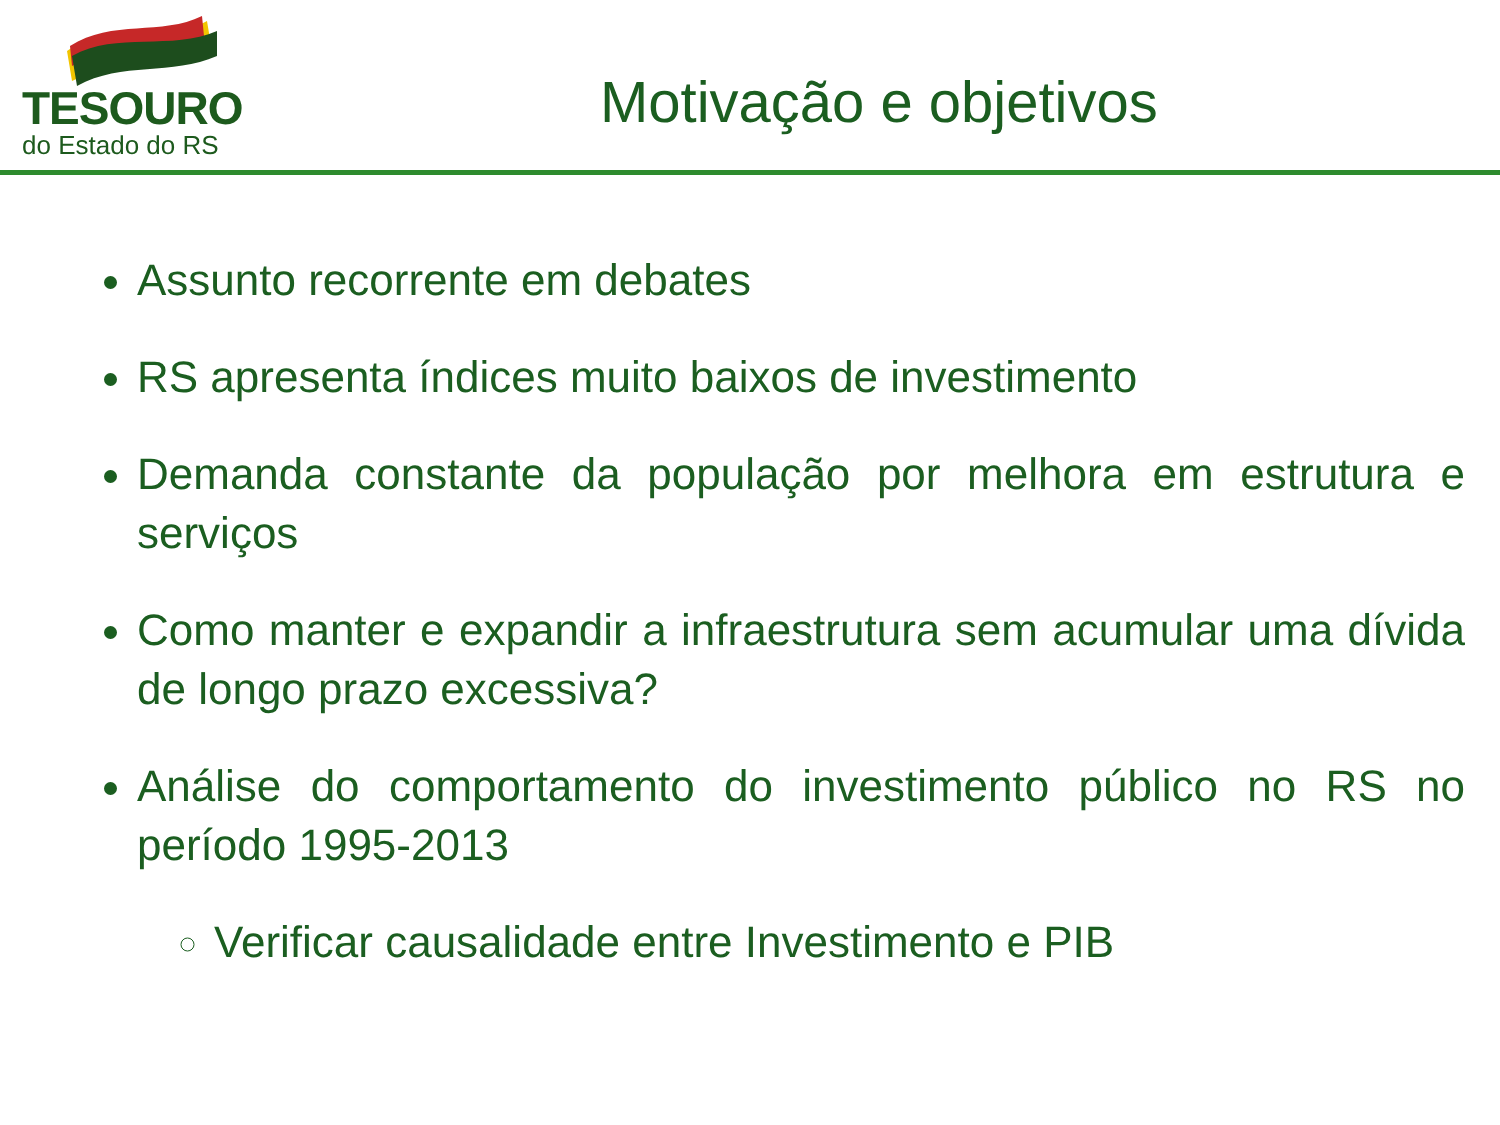TESOURO
do Estado do RS
Motivação e objetivos
Assunto recorrente em debates
RS apresenta índices muito baixos de investimento
Demanda constante da população por melhora em estrutura e serviços
Como manter e expandir a infraestrutura sem acumular uma dívida de longo prazo excessiva?
Análise do comportamento do investimento público no RS no período 1995-2013
Verificar causalidade entre Investimento e PIB